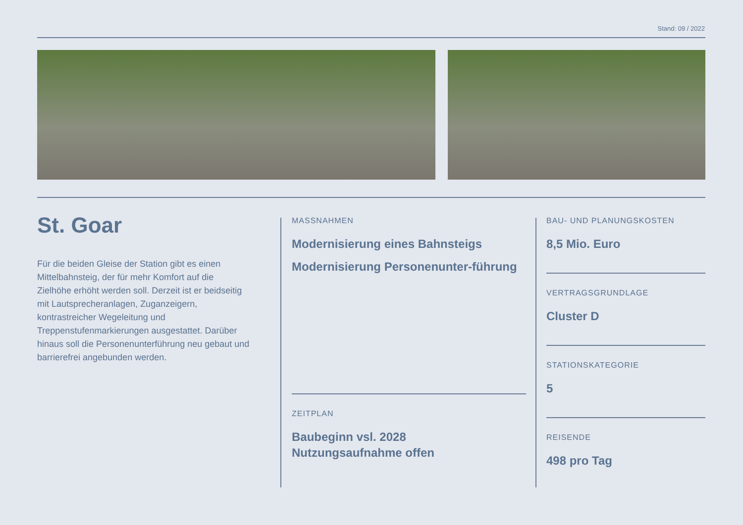Stand: 09 / 2022
St. Goar
Für die beiden Gleise der Station gibt es einen Mittelbahnsteig, der für mehr Komfort auf die Zielhöhe erhöht werden soll. Derzeit ist er beidseitig mit Lautsprecheranlagen, Zuganzeigern, kontrastreicher Wegeleitung und Treppenstufenmarkierungen ausgestattet. Darüber hinaus soll die Personenunterführung neu gebaut und barrierefrei angebunden werden.
MASSNAHMEN
Modernisierung eines Bahnsteigs
Modernisierung Personenunter-führung
ZEITPLAN
Baubeginn vsl. 2028
Nutzungsaufnahme offen
BAU- UND PLANUNGSKOSTEN
8,5 Mio. Euro
VERTRAGSGRUNDLAGE
Cluster D
STATIONSKATEGORIE
5
REISENDE
498 pro Tag